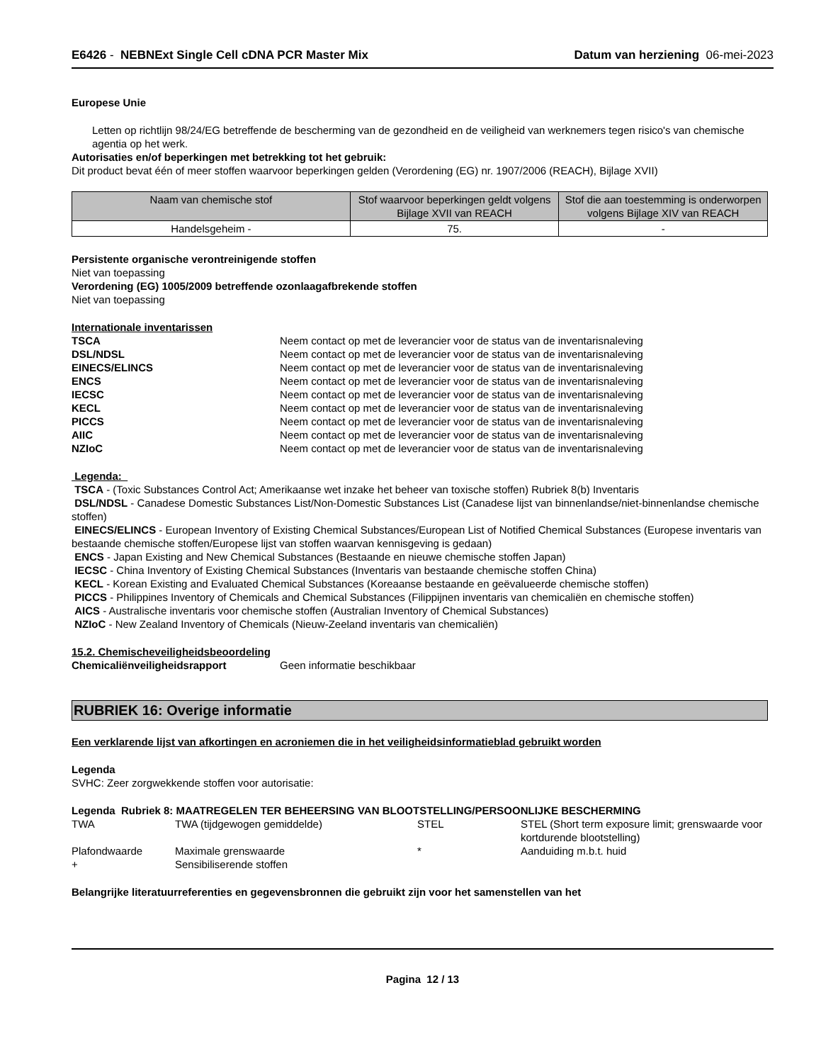E6426 - NEBNExt Single Cell cDNA PCR Master Mix Datum van herziening 06-mei-2023
Europese Unie
Letten op richtlijn 98/24/EG betreffende de bescherming van de gezondheid en de veiligheid van werknemers tegen risico's van chemische agentia op het werk.
Autorisaties en/of beperkingen met betrekking tot het gebruik:
Dit product bevat één of meer stoffen waarvoor beperkingen gelden (Verordening (EG) nr. 1907/2006 (REACH), Bijlage XVII)
| Naam van chemische stof | Stof waarvoor beperkingen geldt volgens Bijlage XVII van REACH | Stof die aan toestemming is onderworpen volgens Bijlage XIV van REACH |
| --- | --- | --- |
| Handelsgeheim - | 75. | - |
Persistente organische verontreinigende stoffen
Niet van toepassing
Verordening (EG) 1005/2009 betreffende ozonlaagafbrekende stoffen
Niet van toepassing
Internationale inventarissen
TSCA Neem contact op met de leverancier voor de status van de inventarisnaleving DSL/NDSL Neem contact op met de leverancier voor de status van de inventarisnaleving EINECS/ELINCS Neem contact op met de leverancier voor de status van de inventarisnaleving ENCS Neem contact op met de leverancier voor de status van de inventarisnaleving IECSC Neem contact op met de leverancier voor de status van de inventarisnaleving KECL Neem contact op met de leverancier voor de status van de inventarisnaleving PICCS Neem contact op met de leverancier voor de status van de inventarisnaleving AIIC Neem contact op met de leverancier voor de status van de inventarisnaleving NZIoC Neem contact op met de leverancier voor de status van de inventarisnaleving
Legenda:
TSCA - (Toxic Substances Control Act; Amerikaanse wet inzake het beheer van toxische stoffen) Rubriek 8(b) Inventaris
DSL/NDSL - Canadese Domestic Substances List/Non-Domestic Substances List (Canadese lijst van binnenlandse/niet-binnenlandse chemische stoffen)
EINECS/ELINCS - European Inventory of Existing Chemical Substances/European List of Notified Chemical Substances (Europese inventaris van bestaande chemische stoffen/Europese lijst van stoffen waarvan kennisgeving is gedaan)
ENCS - Japan Existing and New Chemical Substances (Bestaande en nieuwe chemische stoffen Japan)
IECSC - China Inventory of Existing Chemical Substances (Inventaris van bestaande chemische stoffen China)
KECL - Korean Existing and Evaluated Chemical Substances (Koreaanse bestaande en geëvalueerde chemische stoffen)
PICCS - Philippines Inventory of Chemicals and Chemical Substances (Filippijnen inventaris van chemicaliën en chemische stoffen)
AICS - Australische inventaris voor chemische stoffen (Australian Inventory of Chemical Substances)
NZIoC - New Zealand Inventory of Chemicals (Nieuw-Zeeland inventaris van chemicaliën)
15.2. Chemischeveiligheidsbeoordeling
Chemicaliënveiligheidsrapport Geen informatie beschikbaar
RUBRIEK 16: Overige informatie
Een verklarende lijst van afkortingen en acroniemen die in het veiligheidsinformatieblad gebruikt worden
Legenda
SVHC: Zeer zorgwekkende stoffen voor autorisatie:
Legenda Rubriek 8: MAATREGELEN TER BEHEERSING VAN BLOOTSTELLING/PERSOONLIJKE BESCHERMING
TWA TWA (tijdgewogen gemiddelde) STEL STEL (Short term exposure limit; grenswaarde voor kortdurende blootstelling) Plafondwaarde Maximale grenswaarde * Aanduiding m.b.t. huid + Sensibiliserende stoffen
Belangrijke literatuurreferenties en gegevensbronnen die gebruikt zijn voor het samenstellen van het
Pagina 12 / 13